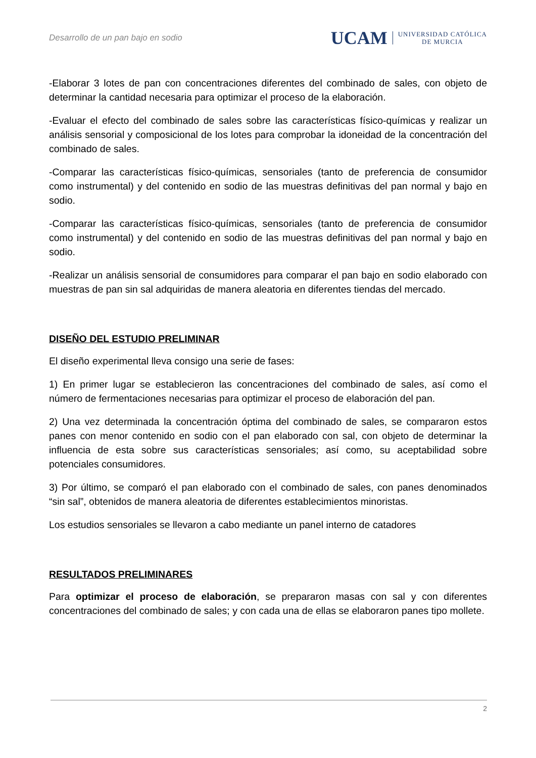Desarrollo de un pan bajo en sodio
UCAM UNIVERSIDAD CATÓLICA
DE MURCIA
-Elaborar 3 lotes de pan con concentraciones diferentes del combinado de sales, con objeto de determinar la cantidad necesaria para optimizar el proceso de la elaboración.
-Evaluar el efecto del combinado de sales sobre las características físico-químicas y realizar un análisis sensorial y composicional de los lotes para comprobar la idoneidad de la concentración del combinado de sales.
-Comparar las características físico-químicas, sensoriales (tanto de preferencia de consumidor como instrumental) y del contenido en sodio de las muestras definitivas del pan normal y bajo en sodio.
-Comparar las características físico-químicas, sensoriales (tanto de preferencia de consumidor como instrumental) y del contenido en sodio de las muestras definitivas del pan normal y bajo en sodio.
-Realizar un análisis sensorial de consumidores para comparar el pan bajo en sodio elaborado con muestras de pan sin sal adquiridas de manera aleatoria en diferentes tiendas del mercado.
DISEÑO DEL ESTUDIO PRELIMINAR
El diseño experimental lleva consigo una serie de fases:
1) En primer lugar se establecieron las concentraciones del combinado de sales, así como el número de fermentaciones necesarias para optimizar el proceso de elaboración del pan.
2) Una vez determinada la concentración óptima del combinado de sales, se compararon estos panes con menor contenido en sodio con el pan elaborado con sal, con objeto de determinar la influencia de esta sobre sus características sensoriales; así como, su aceptabilidad sobre potenciales consumidores.
3) Por último, se comparó el pan elaborado con el combinado de sales, con panes denominados “sin sal”, obtenidos de manera aleatoria de diferentes establecimientos minoristas.
Los estudios sensoriales se llevaron a cabo mediante un panel interno de catadores
RESULTADOS PRELIMINARES
Para optimizar el proceso de elaboración, se prepararon masas con sal y con diferentes concentraciones del combinado de sales; y con cada una de ellas se elaboraron panes tipo mollete.
2